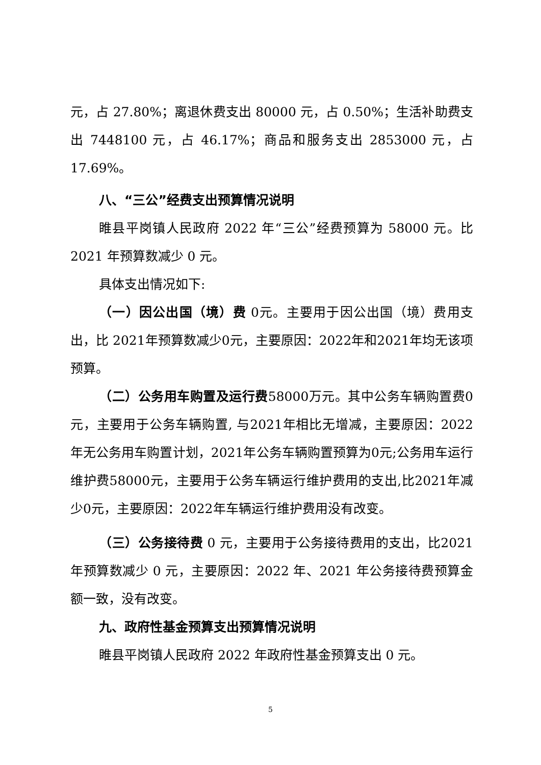元，占 27.80%；离退休费支出 80000 元，占 0.50%；生活补助费支出 7448100 元，占 46.17%；商品和服务支出 2853000 元，占17.69%。
八、“三公”经费支出预算情况说明
睢县平岗镇人民政府 2022 年“三公”经费预算为 58000 元。比 2021 年预算数减少 0 元。
具体支出情况如下:
（一）因公出国（境）费 0元。主要用于因公出国（境）费用支出，比 2021年预算数减少0元，主要原因：2022年和2021年均无该项预算。
（二）公务用车购置及运行费58000万元。其中公务车辆购置费0元，主要用于公务车辆购置, 与2021年相比无增减，主要原因：2022年无公务用车购置计划，2021年公务车辆购置预算为0元;公务用车运行维护费58000元，主要用于公务车辆运行维护费用的支出,比2021年减少0元，主要原因：2022年车辆运行维护费用没有改变。
（三）公务接待费 0 元，主要用于公务接待费用的支出，比2021 年预算数减少 0 元，主要原因：2022 年、2021 年公务接待费预算金额一致，没有改变。
九、政府性基金预算支出预算情况说明
睢县平岗镇人民政府 2022 年政府性基金预算支出 0 元。
5